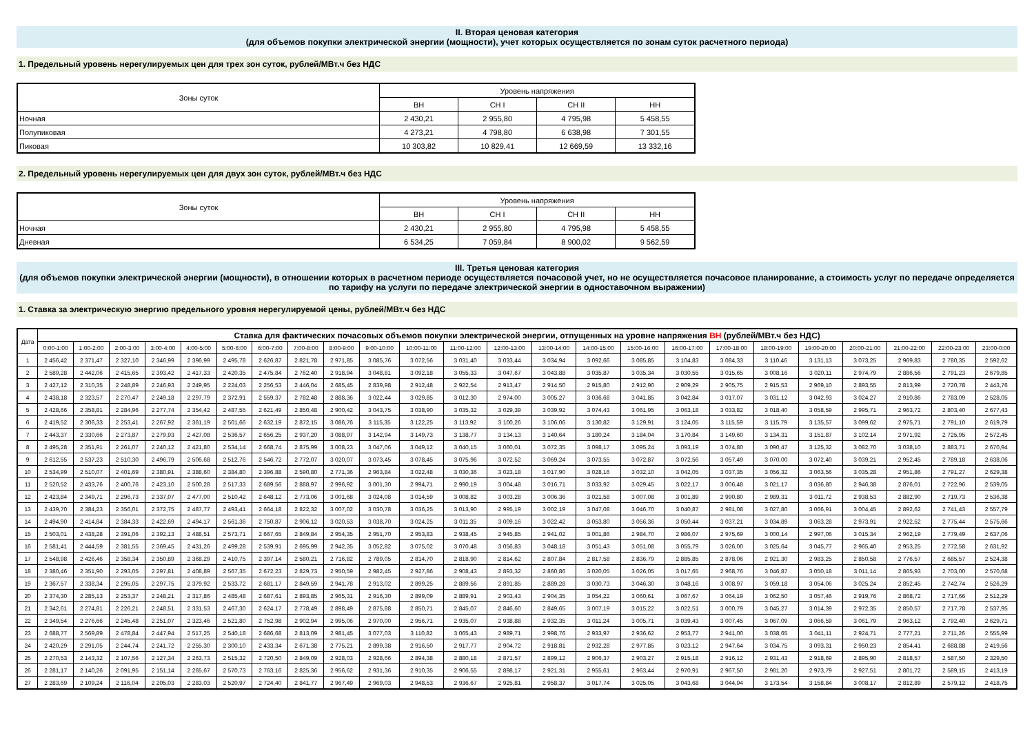II. Вторая ценовая категория
(для объемов покупки электрической энергии (мощности), учет которых осуществляется по зонам суток расчетного периода)
1. Предельный уровень нерегулируемых цен для трех зон суток, рублей/МВт.ч без НДС
| Зоны суток | Уровень напряжения | | | |
| --- | --- | --- | --- | --- |
| | ВН | СН I | СН II | НН |
| Ночная | 2 430,21 | 2 955,80 | 4 795,98 | 5 458,55 |
| Полупиковая | 4 273,21 | 4 798,80 | 6 638,98 | 7 301,55 |
| Пиковая | 10 303,82 | 10 829,41 | 12 669,59 | 13 332,16 |
2. Предельный уровень нерегулируемых цен для двух зон суток, рублей/МВт.ч без НДС
| Зоны суток | Уровень напряжения | | | |
| --- | --- | --- | --- | --- |
| | ВН | СН I | СН II | НН |
| Ночная | 2 430,21 | 2 955,80 | 4 795,98 | 5 458,55 |
| Дневная | 6 534,25 | 7 059,84 | 8 900,02 | 9 562,59 |
III. Третья ценовая категория
(для объемов покупки электрической энергии (мощности), в отношении которых в расчетном периоде осуществляется почасовой учет, но не осуществляется почасовое планирование, а стоимость услуг по передаче определяется по тарифу на услуги по передаче электрической энергии в одноставочном выражении)
1. Ставка за электрическую энергию предельного уровня нерегулируемой цены, рублей/МВт.ч без НДС
| Дата | Ставка для фактических почасовых объемов покупки электрической энергии, отпущенных на уровне напряжения ВН (рублей/МВт.ч без НДС) | | | | | | | | | | | | | | | | | | | | | | | |
| --- | --- | --- | --- | --- | --- | --- | --- | --- | --- | --- | --- | --- | --- | --- | --- | --- | --- | --- | --- | --- | --- | --- | --- | --- |
| | 0:00-1:00 | 1:00-2:00 | 2:00-3:00 | 3:00-4:00 | 4:00-5:00 | 5:00-6:00 | 6:00-7:00 | 7:00-8:00 | 8:00-9:00 | 9:00-10:00 | 10:00-11:00 | 11:00-12:00 | 12:00-13:00 | 13:00-14:00 | 14:00-15:00 | 15:00-16:00 | 16:00-17:00 | 17:00-18:00 | 18:00-19:00 | 19:00-20:00 | 20:00-21:00 | 21:00-22:00 | 22:00-23:00 | 23:00-0:00 |
| 1 | 2 456,42 | 2 371,47 | 2 327,10 | 2 346,99 | 2 396,99 | 2 495,78 | 2 626,87 | 2 821,78 | 2 971,85 | 3 085,76 | 3 072,56 | 3 031,40 | 3 033,44 | 3 034,94 | 3 092,66 | 3 085,85 | 3 104,83 | 3 084,33 | 3 110,46 | 3 131,13 | 3 073,25 | 2 969,83 | 2 780,35 | 2 592,62 |
| 2 | 2 589,28 | 2 442,06 | 2 415,65 | 2 393,42 | 2 417,33 | 2 420,35 | 2 475,84 | 2 762,40 | 2 918,94 | 3 048,81 | 3 092,18 | 3 055,33 | 3 047,67 | 3 043,88 | 3 035,87 | 3 035,34 | 3 030,55 | 3 015,65 | 3 008,16 | 3 020,11 | 2 974,79 | 2 886,56 | 2 791,23 | 2 679,85 |
| 3 | 2 427,12 | 2 310,35 | 2 248,89 | 2 246,93 | 2 249,95 | 2 224,03 | 2 256,53 | 2 446,04 | 2 685,45 | 2 839,98 | 2 912,48 | 2 922,54 | 2 913,47 | 2 914,50 | 2 915,80 | 2 912,90 | 2 909,29 | 2 905,75 | 2 915,53 | 2 969,10 | 2 893,55 | 2 813,99 | 2 720,78 | 2 443,76 |
| 4 | 2 438,18 | 2 323,57 | 2 270,47 | 2 249,18 | 2 297,79 | 2 372,91 | 2 559,37 | 2 782,48 | 2 888,36 | 3 022,44 | 3 029,85 | 3 012,30 | 2 974,00 | 3 005,27 | 3 036,68 | 3 041,85 | 3 042,84 | 3 017,07 | 3 031,12 | 3 042,93 | 3 024,27 | 2 910,86 | 2 783,09 | 2 528,05 |
| 5 | 2 428,66 | 2 358,81 | 2 284,96 | 2 277,74 | 2 354,42 | 2 487,55 | 2 621,49 | 2 850,48 | 2 900,42 | 3 043,75 | 3 038,90 | 3 035,32 | 3 029,39 | 3 039,92 | 3 074,43 | 3 061,95 | 3 063,18 | 3 033,82 | 3 018,40 | 3 058,59 | 2 995,71 | 2 963,72 | 2 803,40 | 2 677,43 |
| 6 | 2 419,52 | 2 306,33 | 2 253,41 | 2 267,92 | 2 361,19 | 2 501,66 | 2 632,19 | 2 872,15 | 3 086,76 | 3 115,35 | 3 122,25 | 3 113,92 | 3 100,26 | 3 106,06 | 3 130,82 | 3 129,91 | 3 124,05 | 3 115,59 | 3 115,79 | 3 135,57 | 3 099,62 | 2 975,71 | 2 791,10 | 2 619,79 |
| 7 | 2 443,37 | 2 330,66 | 2 273,87 | 2 279,93 | 2 427,08 | 2 536,57 | 2 656,25 | 2 937,20 | 3 088,97 | 3 142,94 | 3 149,73 | 3 138,77 | 3 134,13 | 3 140,64 | 3 180,24 | 3 184,04 | 3 170,84 | 3 149,60 | 3 134,31 | 3 151,87 | 3 102,14 | 2 971,92 | 2 725,95 | 2 572,45 |
| 8 | 2 495,28 | 2 351,91 | 2 261,07 | 2 240,12 | 2 421,80 | 2 534,14 | 2 668,74 | 2 875,99 | 3 008,23 | 3 047,06 | 3 049,12 | 3 040,15 | 3 060,01 | 3 072,35 | 3 098,17 | 3 095,24 | 3 093,19 | 3 074,80 | 3 090,47 | 3 125,32 | 3 082,70 | 3 038,10 | 2 883,71 | 2 670,94 |
| 9 | 2 612,55 | 2 537,23 | 2 510,30 | 2 496,79 | 2 506,68 | 2 512,76 | 2 546,72 | 2 772,07 | 3 020,07 | 3 073,45 | 3 078,45 | 3 075,96 | 3 072,52 | 3 069,24 | 3 073,55 | 3 072,87 | 3 072,56 | 3 057,49 | 3 070,00 | 3 072,40 | 3 039,21 | 2 952,45 | 2 789,18 | 2 638,06 |
| 10 | 2 534,99 | 2 510,07 | 2 401,69 | 2 380,91 | 2 388,60 | 2 384,80 | 2 396,88 | 2 590,80 | 2 771,36 | 2 963,84 | 3 022,48 | 3 030,36 | 3 023,18 | 3 017,90 | 3 028,16 | 3 032,10 | 3 042,05 | 3 037,35 | 3 056,32 | 3 063,56 | 3 035,28 | 2 951,86 | 2 791,27 | 2 629,38 |
| 11 | 2 520,52 | 2 433,76 | 2 400,76 | 2 423,10 | 2 500,28 | 2 517,33 | 2 689,56 | 2 888,97 | 2 996,92 | 3 001,30 | 2 994,71 | 2 990,19 | 3 004,48 | 3 016,71 | 3 033,92 | 3 029,45 | 3 022,17 | 3 006,48 | 3 021,17 | 3 036,80 | 2 946,38 | 2 876,01 | 2 722,96 | 2 539,05 |
| 12 | 2 423,84 | 2 349,71 | 2 296,73 | 2 337,07 | 2 477,00 | 2 510,42 | 2 648,12 | 2 773,06 | 3 001,68 | 3 024,08 | 3 014,59 | 3 008,82 | 3 003,28 | 3 006,36 | 3 021,58 | 3 007,08 | 3 001,89 | 2 990,80 | 2 989,31 | 3 011,72 | 2 938,53 | 2 882,90 | 2 719,73 | 2 536,38 |
| 13 | 2 439,70 | 2 384,23 | 2 356,01 | 2 372,75 | 2 487,77 | 2 493,41 | 2 664,18 | 2 822,32 | 3 007,02 | 3 030,78 | 3 036,25 | 3 013,90 | 2 995,19 | 3 002,19 | 3 047,08 | 3 046,70 | 3 040,87 | 2 981,08 | 3 027,80 | 3 066,91 | 3 004,45 | 2 892,62 | 2 741,43 | 2 557,79 |
| 14 | 2 494,90 | 2 414,84 | 2 384,33 | 2 422,69 | 2 494,17 | 2 561,36 | 2 750,87 | 2 906,12 | 3 020,53 | 3 038,70 | 3 024,25 | 3 011,35 | 3 009,16 | 3 022,42 | 3 053,80 | 3 056,36 | 3 050,44 | 3 037,21 | 3 034,89 | 3 063,28 | 2 973,91 | 2 922,52 | 2 775,44 | 2 575,66 |
| 15 | 2 503,01 | 2 438,28 | 2 391,06 | 2 392,13 | 2 488,51 | 2 573,71 | 2 667,65 | 2 849,84 | 2 954,35 | 2 951,70 | 2 953,83 | 2 938,45 | 2 945,85 | 2 941,02 | 3 001,86 | 2 984,70 | 2 986,07 | 2 975,69 | 3 000,14 | 2 997,06 | 3 015,34 | 2 962,19 | 2 779,49 | 2 637,06 |
| 16 | 2 581,41 | 2 444,59 | 2 381,55 | 2 369,45 | 2 431,26 | 2 499,28 | 2 539,91 | 2 695,99 | 2 942,35 | 3 052,82 | 3 075,02 | 3 070,48 | 3 056,83 | 3 048,18 | 3 051,43 | 3 051,08 | 3 055,79 | 3 026,00 | 3 025,64 | 3 045,77 | 2 965,40 | 2 953,25 | 2 772,58 | 2 631,92 |
| 17 | 2 548,98 | 2 426,46 | 2 358,34 | 2 350,89 | 2 368,29 | 2 410,75 | 2 397,14 | 2 580,21 | 2 716,82 | 2 789,05 | 2 814,70 | 2 818,90 | 2 814,62 | 2 807,84 | 2 817,58 | 2 836,79 | 2 885,85 | 2 878,06 | 2 921,30 | 2 983,25 | 2 850,58 | 2 776,57 | 2 685,57 | 2 524,38 |
| 18 | 2 380,46 | 2 351,90 | 2 293,05 | 2 297,81 | 2 408,89 | 2 567,35 | 2 672,23 | 2 829,73 | 2 950,59 | 2 982,45 | 2 927,86 | 2 908,43 | 2 893,32 | 2 860,86 | 3 020,05 | 3 026,05 | 3 017,65 | 2 968,76 | 3 046,87 | 3 050,18 | 3 011,14 | 2 865,93 | 2 703,00 | 2 570,68 |
| 19 | 2 367,57 | 2 338,34 | 2 295,05 | 2 297,75 | 2 379,92 | 2 533,72 | 2 681,17 | 2 849,59 | 2 941,78 | 2 913,02 | 2 899,25 | 2 889,56 | 2 891,85 | 2 889,28 | 3 030,73 | 3 046,30 | 3 048,16 | 3 008,97 | 3 059,18 | 3 054,06 | 3 025,24 | 2 852,45 | 2 742,74 | 2 526,29 |
| 20 | 2 374,30 | 2 285,13 | 2 253,37 | 2 248,21 | 2 317,86 | 2 485,48 | 2 687,61 | 2 893,85 | 2 965,31 | 2 916,30 | 2 899,09 | 2 889,91 | 2 903,43 | 2 904,35 | 3 054,22 | 3 060,61 | 3 067,67 | 3 064,19 | 3 062,50 | 3 057,46 | 2 919,76 | 2 868,72 | 2 717,66 | 2 512,29 |
| 21 | 2 342,61 | 2 274,81 | 2 226,21 | 2 248,51 | 2 331,53 | 2 467,30 | 2 624,17 | 2 778,49 | 2 898,49 | 2 875,88 | 2 850,71 | 2 845,07 | 2 846,60 | 2 849,65 | 3 007,19 | 3 015,22 | 3 022,51 | 3 000,79 | 3 045,27 | 3 014,39 | 2 972,35 | 2 850,57 | 2 717,78 | 2 537,95 |
| 22 | 2 349,54 | 2 276,66 | 2 245,48 | 2 251,07 | 2 323,46 | 2 521,80 | 2 752,98 | 2 902,94 | 2 995,06 | 2 970,00 | 2 956,71 | 2 935,07 | 2 938,88 | 2 932,35 | 3 011,24 | 3 005,71 | 3 039,43 | 3 007,45 | 3 067,09 | 3 066,59 | 3 061,79 | 2 963,12 | 2 792,40 | 2 629,71 |
| 23 | 2 688,77 | 2 569,89 | 2 478,84 | 2 447,94 | 2 517,25 | 2 540,18 | 2 686,68 | 2 813,09 | 2 981,45 | 3 077,03 | 3 110,82 | 3 065,43 | 2 989,71 | 2 998,76 | 2 933,97 | 2 936,62 | 2 953,77 | 2 941,00 | 3 038,65 | 3 041,11 | 2 924,71 | 2 777,21 | 2 711,26 | 2 555,99 |
| 24 | 2 420,29 | 2 291,05 | 2 244,74 | 2 241,72 | 2 255,30 | 2 300,10 | 2 433,34 | 2 671,38 | 2 775,21 | 2 899,38 | 2 916,50 | 2 917,77 | 2 904,72 | 2 918,81 | 2 932,28 | 2 977,85 | 3 023,12 | 2 947,64 | 3 034,75 | 3 093,31 | 2 950,23 | 2 854,41 | 2 688,88 | 2 419,56 |
| 25 | 2 270,53 | 2 143,32 | 2 107,56 | 2 127,34 | 2 263,73 | 2 515,32 | 2 720,50 | 2 849,09 | 2 928,03 | 2 928,66 | 2 894,38 | 2 880,18 | 2 871,57 | 2 899,12 | 2 906,37 | 2 903,27 | 2 915,18 | 2 916,12 | 2 931,43 | 2 918,69 | 2 895,90 | 2 818,57 | 2 587,50 | 2 329,50 |
| 26 | 2 281,17 | 2 140,26 | 2 091,95 | 2 151,14 | 2 265,67 | 2 570,73 | 2 763,16 | 2 825,36 | 2 956,62 | 2 931,36 | 2 910,35 | 2 906,55 | 2 898,17 | 2 921,31 | 2 955,61 | 2 963,44 | 2 970,91 | 2 967,50 | 2 981,20 | 2 973,79 | 2 927,51 | 2 801,72 | 2 589,15 | 2 413,19 |
| 27 | 2 283,69 | 2 109,24 | 2 116,04 | 2 205,03 | 2 283,03 | 2 520,97 | 2 724,40 | 2 841,77 | 2 967,49 | 2 969,03 | 2 948,53 | 2 936,67 | 2 925,81 | 2 958,37 | 3 017,74 | 3 025,05 | 3 043,68 | 3 044,94 | 3 173,54 | 3 158,84 | 3 008,17 | 2 812,89 | 2 579,12 | 2 418,75 |